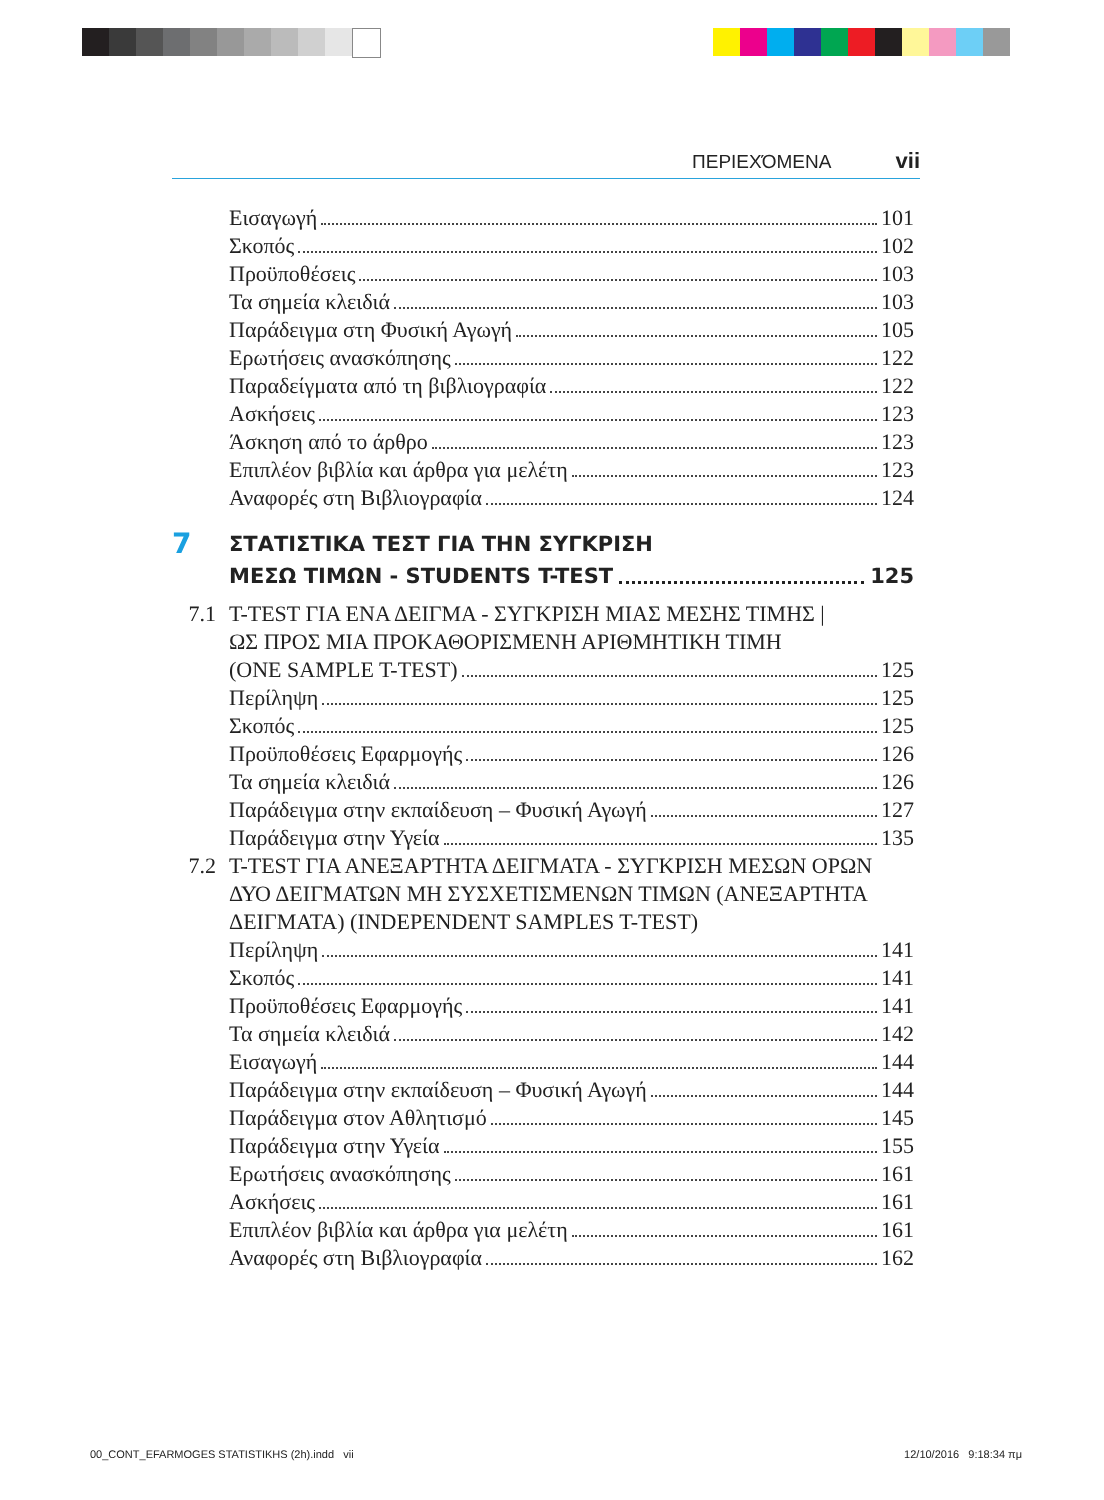ΠΕΡΙΕΧΌΜΕΝΑ vii
Εισαγωγή 101
Σκοπός 102
Προϋποθέσεις 103
Τα σημεία κλειδιά 103
Παράδειγμα στη Φυσική Αγωγή 105
Ερωτήσεις ανασκόπησης 122
Παραδείγματα από τη βιβλιογραφία 122
Ασκήσεις 123
Άσκηση από το άρθρο 123
Επιπλέον βιβλία και άρθρα για μελέτη 123
Αναφορές στη Βιβλιογραφία 124
7 ΣΤΑΤΙΣΤΙΚΑ ΤΕΣΤ ΓΙΑ ΤΗΝ ΣΥΓΚΡΙΣΗ
ΜΕΣΩ ΤΙΜΩΝ - STUDENTS T-TEST 125
7.1 T-TEST ΓΙΑ ΕΝΑ ΔΕΙΓΜΑ - ΣΥΓΚΡΙΣΗ ΜΙΑΣ ΜΕΣΗΣ ΤΙΜΗΣ |
ΩΣ ΠΡΟΣ ΜΙΑ ΠΡΟΚΑΘΟΡΙΣΜΕΝΗ ΑΡΙΘΜΗΤΙΚΗ ΤΙΜΗ
(ONE SAMPLE T-TEST) 125
Περίληψη 125
Σκοπός 125
Προϋποθέσεις Εφαρμογής 126
Τα σημεία κλειδιά 126
Παράδειγμα στην εκπαίδευση – Φυσική Αγωγή 127
Παράδειγμα στην Υγεία 135
7.2 T-TEST ΓΙΑ ΑΝΕΞΑΡΤΗΤΑ ΔΕΙΓΜΑΤΑ - ΣΥΓΚΡΙΣΗ ΜΕΣΩΝ ΟΡΩΝ
ΔΥΟ ΔΕΙΓΜΑΤΩΝ ΜΗ ΣΥΣΧΕΤΙΣΜΕΝΩΝ ΤΙΜΩΝ (ΑΝΕΞΑΡΤΗΤΑ
ΔΕΙΓΜΑΤΑ) (INDEPENDENT SAMPLES T-TEST)
Περίληψη 141
Σκοπός 141
Προϋποθέσεις Εφαρμογής 141
Τα σημεία κλειδιά 142
Εισαγωγή 144
Παράδειγμα στην εκπαίδευση – Φυσική Αγωγή 144
Παράδειγμα στον Αθλητισμό 145
Παράδειγμα στην Υγεία 155
Ερωτήσεις ανασκόπησης 161
Ασκήσεις 161
Επιπλέον βιβλία και άρθρα για μελέτη 161
Αναφορές στη Βιβλιογραφία 162
00_CONT_EFARMOGES STATISTIKHS (2h).indd vii 12/10/2016 9:18:34 πμ